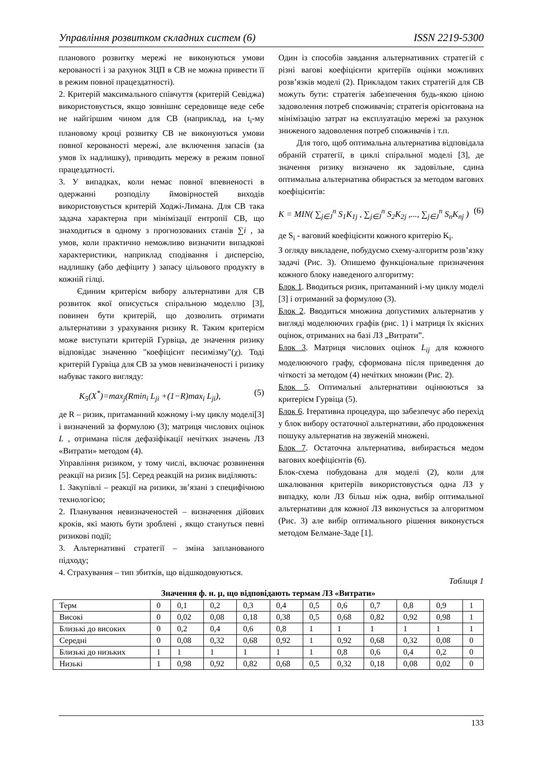Управління розвитком складних систем (6) ISSN 2219-5300
планового розвитку мережі не виконуються умови керованості і за рахунок ЗЦП в СВ не можна привести її в режим повної працездатності).
2. Критерій максимального співчуття (критерій Севіджа) використовується, якщо зовнішнє середовище веде себе не найгіршим чином для СВ (наприклад, на t<sub>i</sub>-му плановому кроці розвитку СВ не виконуються умови повної керованості мережі, але включення запасів (за умов їх надлишку), приводить мережу в режим повної працездатності.
3. У випадках, коли немає повної впевненості в одержанні розподілу ймовірностей виходів використовується критерій Ходжі-Лимана. Для СВ така задача характерна при мінімізації ентропії СВ, що знаходиться в одному з прогнозованих станів ∑i , за умов, коли практично неможливо визначити випадкові характеристики, наприклад сподівання і дисперсію, надлишку (або дефіциту ) запасу цільового продукту в кожній гілці.
Єдиним критерієм вибору альтернативи для СВ розвиток якої описується спіральною моделлю [3], повинен бути критерій, що дозволить отримати альтернативи з урахування ризику R. Таким критерієм може виступати критерій Гурвіца, де значення ризику відповідає значенню "коефіцієнт песимізму"(χ). Тоді критерій Гурвіца для СВ за умов невизначеності і ризику набуває такого вигляду:
K<sub>5</sub>(X<sup>*</sup>)=max<sub>j</sub>(Rmin<sub>i</sub> L<sub>ji</sub> +(1−R)max<sub>i</sub> L<sub>ji</sub>), (5)
де R – ризик, притаманний кожному і-му циклу моделі[3] і визначений за формулою (3); матриця числових оцінок L , отримана після дефазіфікації нечітких значень ЛЗ «Витрати» методом (4).
Управління ризиком, у тому числі, включає розвинення реакції на ризик [5]. Серед реакцій на ризик виділяють:
1. Закупівлі – реакції на ризики, зв’язані з специфічною технологією;
2. Планування невизначеностей – визначення дійових кроків, які мають бути зроблені , якщо стануться певні ризикові події;
3. Альтернативні стратегії – зміна запланованого підходу;
4. Страхування – тип збитків, що відшкодовуються.
Один із способів завдання альтернативних стратегій є різні вагові коефіцієнти критеріїв оцінки можливих розв’язків моделі (2). Прикладом таких стратегій для СВ можуть бути: стратегія забезпечення будь-якою ціною задоволення потреб споживачів; стратегія орієнтована на мінімізацію затрат на експлуатацію мережі за рахунок зниженого задоволення потреб споживачів і т.п.
Для того, щоб оптимальна альтернатива відповідала обраній стратегії, в циклі спіральної моделі [3], де значення ризику визначено як задовільне, єдина оптимальна альтернатива обирається за методом вагових коефіцієнтів:
K = MIN( ∑<sub>j∈J</sub><sup>n</sup> S<sub>1</sub>K<sub>1j</sub> , ∑<sub>j∈J</sub><sup>n</sup> S<sub>2</sub>K<sub>2j</sub> ,..., ∑<sub>j∈J</sub><sup>n</sup> S<sub>n</sub>K<sub>nj</sub> ) (6)
де S<sub>i</sub> - ваговий коефіцієнти кожного критерію K<sub>i</sub>.
З огляду викладене, побудуємо схему-алгоритм розв’язку задачі (Рис. 3). Опишемо функціональне призначення кожного блоку наведеного алгоритму:
Блок 1. Вводиться ризик, притаманний і-му циклу моделі [3] і отриманий за формулою (3).
Блок 2. Вводиться множина допустимих альтернатив у вигляді моделюючих графів (рис. 1) і матриця їх якісних оцінок, отриманих на базі ЛЗ „Витрати”.
Блок 3. Матриця числових оцінок L<sub>ij</sub> для кожного моделюючого графу, сформована після приведення до чіткості за методом (4) нечітких множин (Рис. 2).
Блок 5. Оптимальні альтернативи оцінюються за критерієм Гурвіца (5).
Блок 6. Ітеративна процедура, що забезпечує або перехід у блок вибору остаточної альтернативи, або продовження пошуку альтернатив на звуженій множені.
Блок 7. Остаточна альтернатива, вибирається медом вагових коефіцієнтів (6).
Блок-схема побудована для моделі (2), коли для шкалювання критеріїв використовується одна ЛЗ у випадку, коли ЛЗ більш ніж одна, вибір оптимальної альтернативи для кожної ЛЗ виконується за алгоритмом (Рис. 3) але вибір оптимального рішення виконується методом Белмане-Заде [1].
Таблиця 1
Значення ф. н. μ, що відповідають термам ЛЗ «Витрати»
| Терм | 0 | 0,1 | 0,2 | 0,3 | 0,4 | 0,5 | 0,6 | 0,7 | 0,8 | 0,9 | 1 |
| Високі | 0 | 0,02 | 0,08 | 0,18 | 0,38 | 0,5 | 0,68 | 0,82 | 0,92 | 0,98 | 1 |
| Близькі до високих | 0 | 0,2 | 0,4 | 0,6 | 0,8 | 1 | 1 | 1 | 1 | 1 | 1 |
| Середні | 0 | 0,08 | 0,32 | 0,68 | 0,92 | 1 | 0,92 | 0,68 | 0,32 | 0,08 | 0 |
| Близькі до низьких | 1 | 1 | 1 | 1 | 1 | 1 | 0,8 | 0,6 | 0,4 | 0,2 | 0 |
| Низькі | 1 | 0,98 | 0,92 | 0,82 | 0,68 | 0,5 | 0,32 | 0,18 | 0,08 | 0,02 | 0 |
133